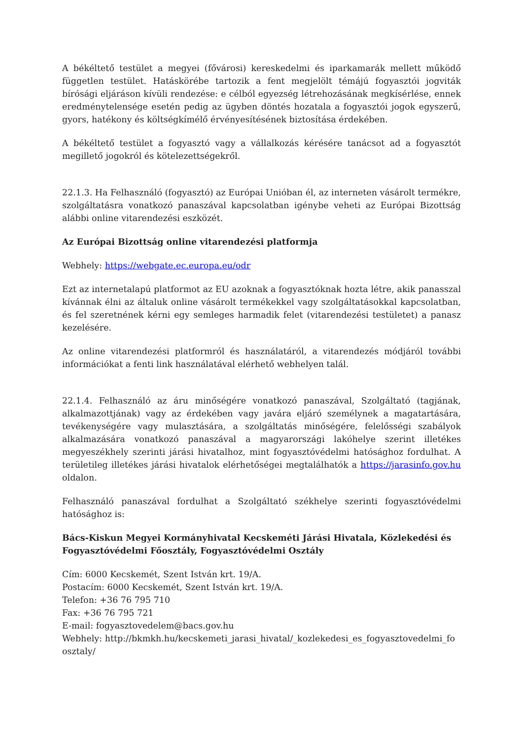A békéltető testület a megyei (fővárosi) kereskedelmi és iparkamarák mellett működő független testület. Hatáskörébe tartozik a fent megjelölt témájú fogyasztói jogviták bírósági eljáráson kívüli rendezése: e célból egyezség létrehozásának megkísérlése, ennek eredménytelensége esetén pedig az ügyben döntés hozatala a fogyasztói jogok egyszerű, gyors, hatékony és költségkímélő érvényesítésének biztosítása érdekében.
A békéltető testület a fogyasztó vagy a vállalkozás kérésére tanácsot ad a fogyasztót megillető jogokról és kötelezettségekről.
22.1.3. Ha Felhasználó (fogyasztó) az Európai Unióban él, az interneten vásárolt termékre, szolgáltatásra vonatkozó panaszával kapcsolatban igénybe veheti az Európai Bizottság alábbi online vitarendezési eszközét.
Az Európai Bizottság online vitarendezési platformja
Webhely: https://webgate.ec.europa.eu/odr
Ezt az internetalapú platformot az EU azoknak a fogyasztóknak hozta létre, akik panasszal kívánnak élni az általuk online vásárolt termékekkel vagy szolgáltatásokkal kapcsolatban, és fel szeretnének kérni egy semleges harmadik felet (vitarendezési testületet) a panasz kezelésére.
Az online vitarendezési platformról és használatáról, a vitarendezés módjáról további információkat a fenti link használatával elérhető webhelyen talál.
22.1.4. Felhasználó az áru minőségére vonatkozó panaszával, Szolgáltató (tagjának, alkalmazottjának) vagy az érdekében vagy javára eljáró személynek a magatartására, tevékenységére vagy mulasztására, a szolgáltatás minőségére, felelősségi szabályok alkalmazására vonatkozó panaszával a magyarországi lakóhelye szerint illetékes megyeszékhely szerinti járási hivatalhoz, mint fogyasztóvédelmi hatósághoz fordulhat. A területileg illetékes járási hivatalok elérhetőségei megtalálhatók a https://jarasinfo.gov.hu oldalon.
Felhasználó panaszával fordulhat a Szolgáltató székhelye szerinti fogyasztóvédelmi hatósághoz is:
Bács-Kiskun Megyei Kormányhivatal Kecskeméti Járási Hivatala, Közlekedési és Fogyasztóvédelmi Főosztály, Fogyasztóvédelmi Osztály
Cím: 6000 Kecskemét, Szent István krt. 19/A.
Postacím: 6000 Kecskemét, Szent István krt. 19/A.
Telefon: +36 76 795 710
Fax: +36 76 795 721
E-mail: fogyasztovedelem@bacs.gov.hu
Webhely: http://bkmkh.hu/kecskemeti_jarasi_hivatal/_kozlekedesi_es_fogyasztovedelmi_fo osztaly/